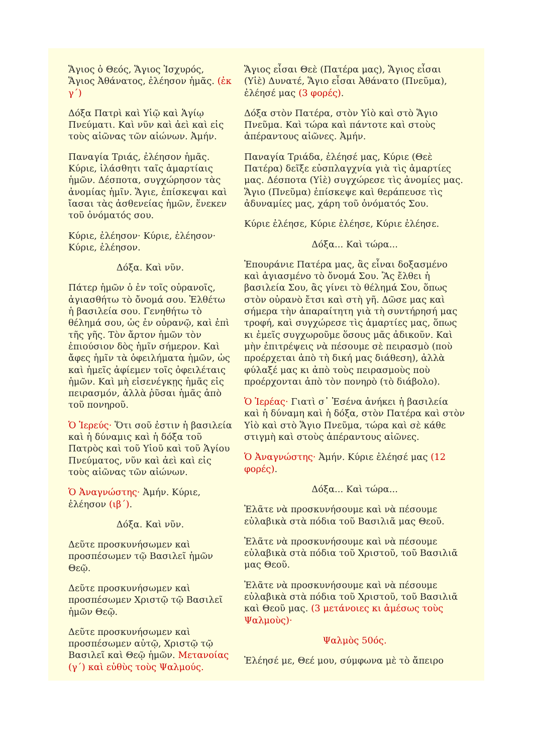Ἅγιος ὁ Θεός, Ἅγιος Ἰσχυρός, Ἅγιος Ἀθάνατος, ἐλέησον ἡμᾶς. (ἐκ γ΄)
Δόξα Πατρὶ καὶ Υἱῷ καὶ Ἁγίῳ Πνεύματι. Καὶ νῦν καὶ ἀεὶ καὶ εἰς τοὺς αἰῶνας τῶν αἰώνων. Ἀμήν.
Παναγία Τριάς, ἐλέησον ἡμᾶς. Κύριε, ἱλάσθητι ταῖς ἁμαρτίαις ἡμῶν. Δέσποτα, συγχώρησον τὰς ἀνομίας ἡμῖν. Ἅγιε, ἐπίσκεψαι καὶ ἴασαι τὰς ἀσθενείας ἡμῶν, ἕνεκεν τοῦ ὀνόματός σου.
Κύριε, ἐλέησον· Κύριε, ἐλέησον· Κύριε, ἐλέησον.
Δόξα. Καὶ νῦν.
Πάτερ ἡμῶν ὁ ἐν τοῖς οὐρανοῖς, ἁγιασθήτω τὸ ὄνομά σου. Ἐλθέτω ἡ βασιλεία σου. Γενηθήτω τὸ θέλημά σου, ὡς ἐν οὐρανῷ, καὶ ἐπὶ τῆς γῆς. Τὸν ἄρτον ἡμῶν τὸν ἐπιούσιον δὸς ἡμῖν σήμερον. Καὶ ἄφες ἡμῖν τὰ ὀφειλήματα ἡμῶν, ὡς καὶ ἡμεῖς ἀφίεμεν τοῖς ὀφειλέταις ἡμῶν. Καὶ μὴ εἰσενέγκῃς ἡμᾶς εἰς πειρασμόν, ἀλλὰ ῥῦσαι ἡμᾶς ἀπὸ τοῦ πονηροῦ.
Ὁ Ἱερεύς· Ὅτι σοῦ ἐστιν ἡ βασιλεία καὶ ἡ δύναμις καὶ ἡ δόξα τοῦ Πατρὸς καὶ τοῦ Υἱοῦ καὶ τοῦ Ἁγίου Πνεύματος, νῦν καὶ ἀεὶ καὶ εἰς τοὺς αἰῶνας τῶν αἰώνων.
Ὁ Ἀναγνώστης· Ἀμήν. Κύριε, ἐλέησον (ιβ΄).
Δόξα. Καὶ νῦν.
Δεῦτε προσκυνήσωμεν καὶ προσπέσωμεν τῷ Βασιλεῖ ἡμῶν Θεῷ.
Δεῦτε προσκυνήσωμεν καὶ προσπέσωμεν Χριστῷ τῷ Βασιλεῖ ἡμῶν Θεῷ.
Δεῦτε προσκυνήσωμεν καὶ προσπέσωμεν αὐτῷ, Χριστῷ τῷ Βασιλεῖ καὶ Θεῷ ἡμῶν. Μετανοίας (γ΄) καὶ εὐθὺς τοὺς Ψαλμούς.
Ἅγιος εἶσαι Θεὲ (Πατέρα μας), Ἅγιος εἶσαι (Υἱὲ) Δυνατέ, Ἅγιο εἶσαι Ἀθάνατο (Πνεῦμα), ἐλέησέ μας (3 φορές).
Δόξα στὸν Πατέρα, στὸν Υἱὸ καὶ στὸ Ἅγιο Πνεῦμα. Καὶ τώρα καὶ πάντοτε καὶ στοὺς ἀπέραντους αἰῶνες. Ἀμήν.
Παναγία Τριάδα, ἐλέησέ μας, Κύριε (Θεὲ Πατέρα) δεῖξε εὐσπλαγχνία γιὰ τὶς ἁμαρτίες μας. Δέσποτα (Υἱὲ) συγχώρεσε τὶς ἀνομίες μας. Ἅγιο (Πνεῦμα) ἐπίσκεψε καὶ θεράπευσε τὶς ἀδυναμίες μας, χάρη τοῦ ὀνόματός Σου.
Κύριε ἐλέησε, Κύριε ἐλέησε, Κύριε ἐλέησε.
Δόξα... Καὶ τώρα...
Ἐπουράνιε Πατέρα μας, ἂς εἶναι δοξασμένο καὶ ἁγιασμένο τὸ ὄνομά Σου. Ἂς ἔλθει ἡ βασιλεία Σου, ἂς γίνει τὸ θέλημά Σου, ὅπως στὸν οὐρανὸ ἔτσι καὶ στὴ γῆ. Δῶσε μας καὶ σήμερα τὴν ἀπαραίτητη γιὰ τὴ συντήρησή μας τροφή, καὶ συγχώρεσε τὶς ἁμαρτίες μας, ὅπως κι ἐμεῖς συγχωροῦμε ὅσους μᾶς ἀδικοῦν. Καὶ μὴν ἐπιτρέψεις νὰ πέσουμε σὲ πειρασμὸ (ποὺ προέρχεται ἀπὸ τὴ δική μας διάθεση), ἀλλὰ φύλαξέ μας κι ἀπὸ τοὺς πειρασμοὺς ποὺ προέρχονται ἀπὸ τὸν πονηρὸ (τὸ διάβολο).
Ὁ Ἱερέας· Γιατὶ σ᾽ Ἐσένα ἀνήκει ἡ βασιλεία καὶ ἡ δύναμη καὶ ἡ δόξα, στὸν Πατέρα καὶ στὸν Υἱὸ καὶ στὸ Ἅγιο Πνεῦμα, τώρα καὶ σὲ κάθε στιγμὴ καὶ στοὺς ἀπέραντους αἰῶνες.
Ὁ Ἀναγνώστης· Ἀμήν. Κύριε ἐλέησέ μας (12 φορές).
Δόξα... Καὶ τώρα...
Ἐλᾶτε νὰ προσκυνήσουμε καὶ νὰ πέσουμε εὐλαβικὰ στὰ πόδια τοῦ Βασιλιᾶ μας Θεοῦ.
Ἐλᾶτε νὰ προσκυνήσουμε καὶ νὰ πέσουμε εὐλαβικὰ στὰ πόδια τοῦ Χριστοῦ, τοῦ Βασιλιᾶ μας Θεοῦ.
Ἐλᾶτε νὰ προσκυνήσουμε καὶ νὰ πέσουμε εὐλαβικὰ στὰ πόδια τοῦ Χριστοῦ, τοῦ Βασιλιᾶ καὶ Θεοῦ μας. (3 μετάνοιες κι ἀμέσως τοὺς Ψαλμοὺς)·
Ψαλμὸς 50ός.
Ἐλέησέ με, Θεέ μου, σύμφωνα μὲ τὸ ἄπειρο